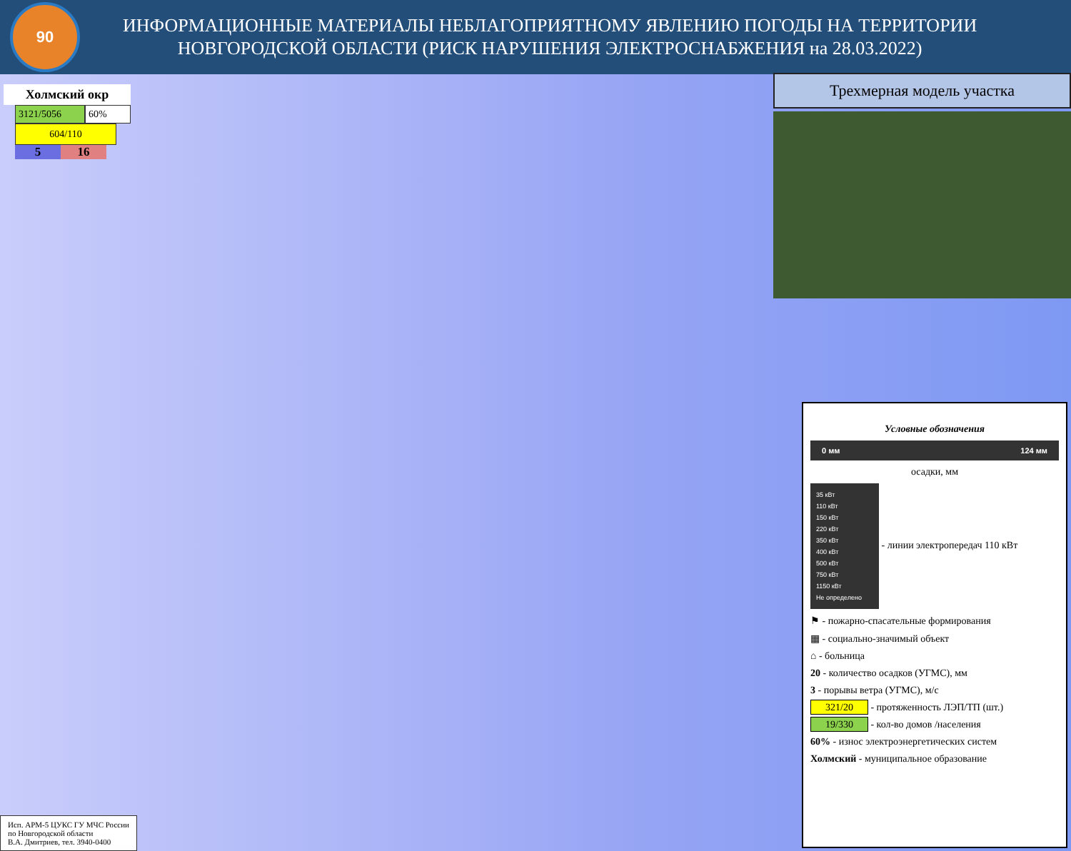90
ИНФОРМАЦИОННЫЕ МАТЕРИАЛЫ НЕБЛАГОПРИЯТНОМУ ЯВЛЕНИЮ ПОГОДЫ НА ТЕРРИТОРИИ
НОВГОРОДСКОЙ ОБЛАСТИ (РИСК НАРУШЕНИЯ ЭЛЕКТРОСНАБЖЕНИЯ на 28.03.2022)
Холмский окр
3121/5056 60%
604/110
5 16
Трехмерная модель участка
Условные обозначения
0 мм 124 мм
осадки, мм
35 кВт
110 кВт
150 кВт
220 кВт
350 кВт
400 кВт
500 кВт
750 кВт
1150 кВт
Не определено - линии электропередач 110 кВт
⚑ - пожарно-спасательные формирования
▦ - социально-значимый объект
⌂ - больница
20 - количество осадков (УГМС), мм
3 - порывы ветра (УГМС), м/с
321/20 - протяженность ЛЭП/ТП (шт.)
19/330 - кол-во домов /населения
60% - износ электроэнергетических систем
Холмский - муниципальное образование
Исп. АРМ-5 ЦУКС ГУ МЧС России
по Новгородской области
В.А. Дмитриев, тел. 3940-0400